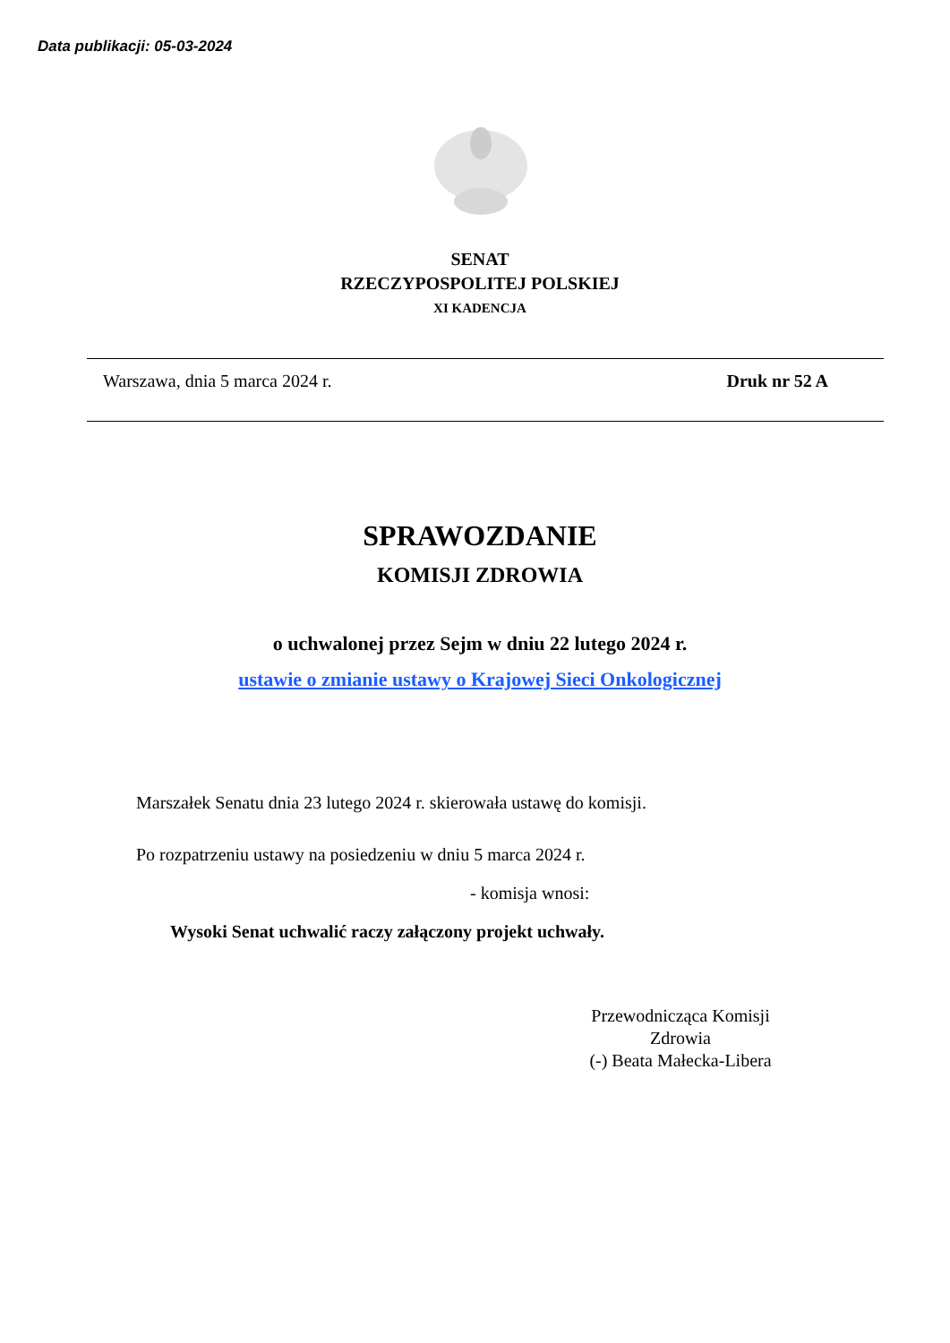Data publikacji: 05-03-2024
SENAT
RZECZYPOSPOLITEJ POLSKIEJ
XI KADENCJA
Warszawa, dnia 5 marca 2024 r. Druk nr 52 A
SPRAWOZDANIE
KOMISJI ZDROWIA
o uchwalonej przez Sejm w dniu 22 lutego 2024 r.
ustawie o zmianie ustawy o Krajowej Sieci Onkologicznej
Marszałek Senatu dnia 23 lutego 2024 r. skierowała ustawę do komisji.
Po rozpatrzeniu ustawy na posiedzeniu w dniu 5 marca 2024 r.
- komisja wnosi:
Wysoki Senat uchwalić raczy załączony projekt uchwały.
Przewodnicząca Komisji
Zdrowia
(-) Beata Małecka-Libera